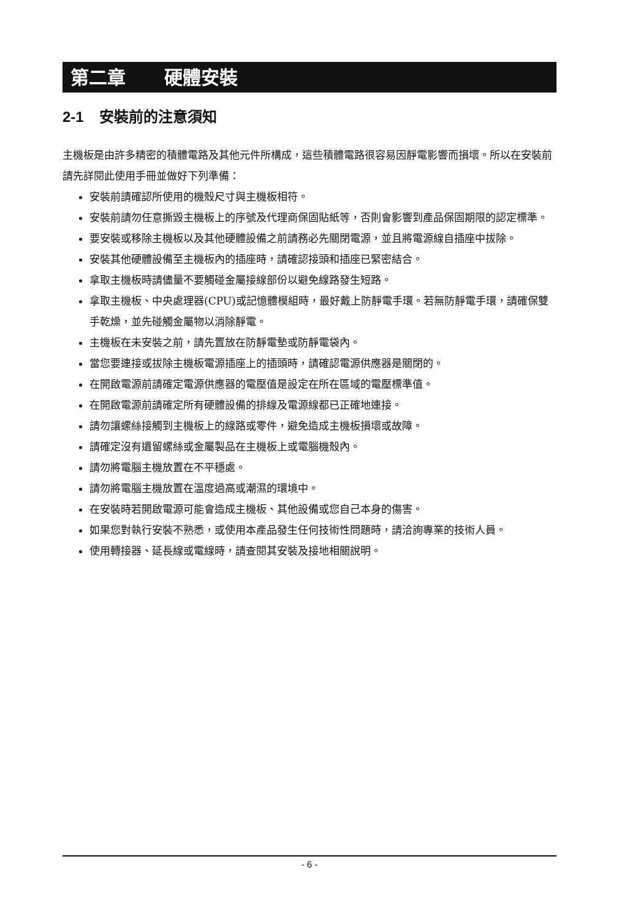第二章 硬體安裝
2-1 安裝前的注意須知
主機板是由許多精密的積體電路及其他元件所構成，這些積體電路很容易因靜電影響而損壞。所以在安裝前請先詳閱此使用手冊並做好下列準備：
安裝前請確認所使用的機殼尺寸與主機板相符。
安裝前請勿任意撕毀主機板上的序號及代理商保固貼紙等，否則會影響到產品保固期限的認定標準。
要安裝或移除主機板以及其他硬體設備之前請務必先關閉電源，並且將電源線自插座中拔除。
安裝其他硬體設備至主機板內的插座時，請確認接頭和插座已緊密結合。
拿取主機板時請儘量不要觸碰金屬接線部份以避免線路發生短路。
拿取主機板、中央處理器(CPU)或記憶體模組時，最好戴上防靜電手環。若無防靜電手環，請確保雙手乾燥，並先碰觸金屬物以消除靜電。
主機板在未安裝之前，請先置放在防靜電墊或防靜電袋內。
當您要連接或拔除主機板電源插座上的插頭時，請確認電源供應器是關閉的。
在開啟電源前請確定電源供應器的電壓值是設定在所在區域的電壓標準值。
在開啟電源前請確定所有硬體設備的排線及電源線都已正確地連接。
請勿讓螺絲接觸到主機板上的線路或零件，避免造成主機板損壞或故障。
請確定沒有遺留螺絲或金屬製品在主機板上或電腦機殼內。
請勿將電腦主機放置在不平穩處。
請勿將電腦主機放置在溫度過高或潮濕的環境中。
在安裝時若開啟電源可能會造成主機板、其他設備或您自己本身的傷害。
如果您對執行安裝不熟悉，或使用本產品發生任何技術性問題時，請洽詢專業的技術人員。
使用轉接器、延長線或電線時，請查閱其安裝及接地相關說明。
- 6 -